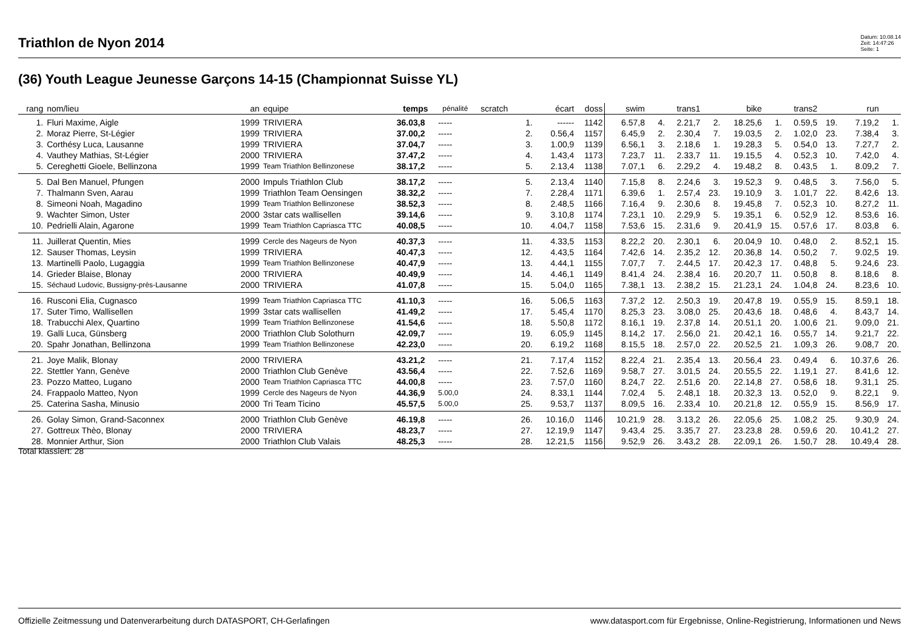Triathlon de Nyon 2014
Datum: 10.08.14
Zeit: 14:47:26
Seite: 1
(36) Youth League Jeunesse Garçons 14-15 (Championnat Suisse YL)
| rang | nom/lieu | an | equipe | temps | pénalité | scratch | | écart | doss | swim | | trans1 | | bike | | trans2 | | run | |
| --- | --- | --- | --- | --- | --- | --- | --- | --- | --- | --- | --- | --- | --- | --- | --- | --- | --- | --- | --- |
| 1. | Fluri Maxime, Aigle | 1999 | TRIVIERA | 36.03,8 | ----- | | 1. | ------ | 1142 | 6.57,8 | 4. | 2.21,7 | 2. | 18.25,6 | 1. | 0.59,5 | 19. | 7.19,2 | 1. |
| 2. | Moraz Pierre, St-Légier | 1999 | TRIVIERA | 37.00,2 | ----- | | 2. | 0.56,4 | 1157 | 6.45,9 | 2. | 2.30,4 | 7. | 19.03,5 | 2. | 1.02,0 | 23. | 7.38,4 | 3. |
| 3. | Corthésy Luca, Lausanne | 1999 | TRIVIERA | 37.04,7 | ----- | | 3. | 1.00,9 | 1139 | 6.56,1 | 3. | 2.18,6 | 1. | 19.28,3 | 5. | 0.54,0 | 13. | 7.27,7 | 2. |
| 4. | Vauthey Mathias, St-Légier | 2000 | TRIVIERA | 37.47,2 | ----- | | 4. | 1.43,4 | 1173 | 7.23,7 | 11. | 2.33,7 | 11. | 19.15,5 | 4. | 0.52,3 | 10. | 7.42,0 | 4. |
| 5. | Cereghetti Gioele, Bellinzona | 1999 | Team Triathlon Bellinzonese | 38.17,2 | ----- | | 5. | 2.13,4 | 1138 | 7.07,1 | 6. | 2.29,2 | 4. | 19.48,2 | 8. | 0.43,5 | 1. | 8.09,2 | 7. |
| 5. | Dal Ben Manuel, Pfungen | 2000 | Impuls Triathlon Club | 38.17,2 | ----- | | 5. | 2.13,4 | 1140 | 7.15,8 | 8. | 2.24,6 | 3. | 19.52,3 | 9. | 0.48,5 | 3. | 7.56,0 | 5. |
| 7. | Thalmann Sven, Aarau | 1999 | Triathlon Team Oensingen | 38.32,2 | ----- | | 7. | 2.28,4 | 1171 | 6.39,6 | 1. | 2.57,4 | 23. | 19.10,9 | 3. | 1.01,7 | 22. | 8.42,6 | 13. |
| 8. | Simeoni Noah, Magadino | 1999 | Team Triathlon Bellinzonese | 38.52,3 | ----- | | 8. | 2.48,5 | 1166 | 7.16,4 | 9. | 2.30,6 | 8. | 19.45,8 | 7. | 0.52,3 | 10. | 8.27,2 | 11. |
| 9. | Wachter Simon, Uster | 2000 | 3star cats wallisellen | 39.14,6 | ----- | | 9. | 3.10,8 | 1174 | 7.23,1 | 10. | 2.29,9 | 5. | 19.35,1 | 6. | 0.52,9 | 12. | 8.53,6 | 16. |
| 10. | Pedrielli Alain, Agarone | 1999 | Team Triathlon Capriasca TTC | 40.08,5 | ----- | | 10. | 4.04,7 | 1158 | 7.53,6 | 15. | 2.31,6 | 9. | 20.41,9 | 15. | 0.57,6 | 17. | 8.03,8 | 6. |
| 11. | Juillerat Quentin, Mies | 1999 | Cercle des Nageurs de Nyon | 40.37,3 | ----- | | 11. | 4.33,5 | 1153 | 8.22,2 | 20. | 2.30,1 | 6. | 20.04,9 | 10. | 0.48,0 | 2. | 8.52,1 | 15. |
| 12. | Sauser Thomas, Leysin | 1999 | TRIVIERA | 40.47,3 | ----- | | 12. | 4.43,5 | 1164 | 7.42,6 | 14. | 2.35,2 | 12. | 20.36,8 | 14. | 0.50,2 | 7. | 9.02,5 | 19. |
| 13. | Martinelli Paolo, Lugaggia | 1999 | Team Triathlon Bellinzonese | 40.47,9 | ----- | | 13. | 4.44,1 | 1155 | 7.07,7 | 7. | 2.44,5 | 17. | 20.42,3 | 17. | 0.48,8 | 5. | 9.24,6 | 23. |
| 14. | Grieder Blaise, Blonay | 2000 | TRIVIERA | 40.49,9 | ----- | | 14. | 4.46,1 | 1149 | 8.41,4 | 24. | 2.38,4 | 16. | 20.20,7 | 11. | 0.50,8 | 8. | 8.18,6 | 8. |
| 15. | Séchaud Ludovic, Bussigny-près-Lausanne | 2000 | TRIVIERA | 41.07,8 | ----- | | 15. | 5.04,0 | 1165 | 7.38,1 | 13. | 2.38,2 | 15. | 21.23,1 | 24. | 1.04,8 | 24. | 8.23,6 | 10. |
| 16. | Rusconi Elia, Cugnasco | 1999 | Team Triathlon Capriasca TTC | 41.10,3 | ----- | | 16. | 5.06,5 | 1163 | 7.37,2 | 12. | 2.50,3 | 19. | 20.47,8 | 19. | 0.55,9 | 15. | 8.59,1 | 18. |
| 17. | Suter Timo, Wallisellen | 1999 | 3star cats wallisellen | 41.49,2 | ----- | | 17. | 5.45,4 | 1170 | 8.25,3 | 23. | 3.08,0 | 25. | 20.43,6 | 18. | 0.48,6 | 4. | 8.43,7 | 14. |
| 18. | Trabucchi Alex, Quartino | 1999 | Team Triathlon Bellinzonese | 41.54,6 | ----- | | 18. | 5.50,8 | 1172 | 8.16,1 | 19. | 2.37,8 | 14. | 20.51,1 | 20. | 1.00,6 | 21. | 9.09,0 | 21. |
| 19. | Galli Luca, Günsberg | 2000 | Triathlon Club Solothurn | 42.09,7 | ----- | | 19. | 6.05,9 | 1145 | 8.14,2 | 17. | 2.56,0 | 21. | 20.42,1 | 16. | 0.55,7 | 14. | 9.21,7 | 22. |
| 20. | Spahr Jonathan, Bellinzona | 1999 | Team Triathlon Bellinzonese | 42.23,0 | ----- | | 20. | 6.19,2 | 1168 | 8.15,5 | 18. | 2.57,0 | 22. | 20.52,5 | 21. | 1.09,3 | 26. | 9.08,7 | 20. |
| 21. | Joye Malik, Blonay | 2000 | TRIVIERA | 43.21,2 | ----- | | 21. | 7.17,4 | 1152 | 8.22,4 | 21. | 2.35,4 | 13. | 20.56,4 | 23. | 0.49,4 | 6. | 10.37,6 | 26. |
| 22. | Stettler Yann, Genève | 2000 | Triathlon Club Genève | 43.56,4 | ----- | | 22. | 7.52,6 | 1169 | 9.58,7 | 27. | 3.01,5 | 24. | 20.55,5 | 22. | 1.19,1 | 27. | 8.41,6 | 12. |
| 23. | Pozzo Matteo, Lugano | 2000 | Team Triathlon Capriasca TTC | 44.00,8 | ----- | | 23. | 7.57,0 | 1160 | 8.24,7 | 22. | 2.51,6 | 20. | 22.14,8 | 27. | 0.58,6 | 18. | 9.31,1 | 25. |
| 24. | Frappaolo Matteo, Nyon | 1999 | Cercle des Nageurs de Nyon | 44.36,9 | 5.00,0 | | 24. | 8.33,1 | 1144 | 7.02,4 | 5. | 2.48,1 | 18. | 20.32,3 | 13. | 0.52,0 | 9. | 8.22,1 | 9. |
| 25. | Caterina Sasha, Minusio | 2000 | Tri Team Ticino | 45.57,5 | 5.00,0 | | 25. | 9.53,7 | 1137 | 8.09,5 | 16. | 2.33,4 | 10. | 20.21,8 | 12. | 0.55,9 | 15. | 8.56,9 | 17. |
| 26. | Golay Simon, Grand-Saconnex | 2000 | Triathlon Club Genève | 46.19,8 | ----- | | 26. | 10.16,0 | 1146 | 10.21,9 | 28. | 3.13,2 | 26. | 22.05,6 | 25. | 1.08,2 | 25. | 9.30,9 | 24. |
| 27. | Gottreux Thèo, Blonay | 2000 | TRIVIERA | 48.23,7 | ----- | | 27. | 12.19,9 | 1147 | 9.43,4 | 25. | 3.35,7 | 27. | 23.23,8 | 28. | 0.59,6 | 20. | 10.41,2 | 27. |
| 28. | Monnier Arthur, Sion | 2000 | Triathlon Club Valais | 48.25,3 | ----- | | 28. | 12.21,5 | 1156 | 9.52,9 | 26. | 3.43,2 | 28. | 22.09,1 | 26. | 1.50,7 | 28. | 10.49,4 | 28. |
Total klassiert: 28
Offizielle Zeitmessung und Datenverarbeitung durch DATASPORT, CH-Gerlafingen www.datasport.com für Ergebnisse, Online-Registrierung, Informationen und News